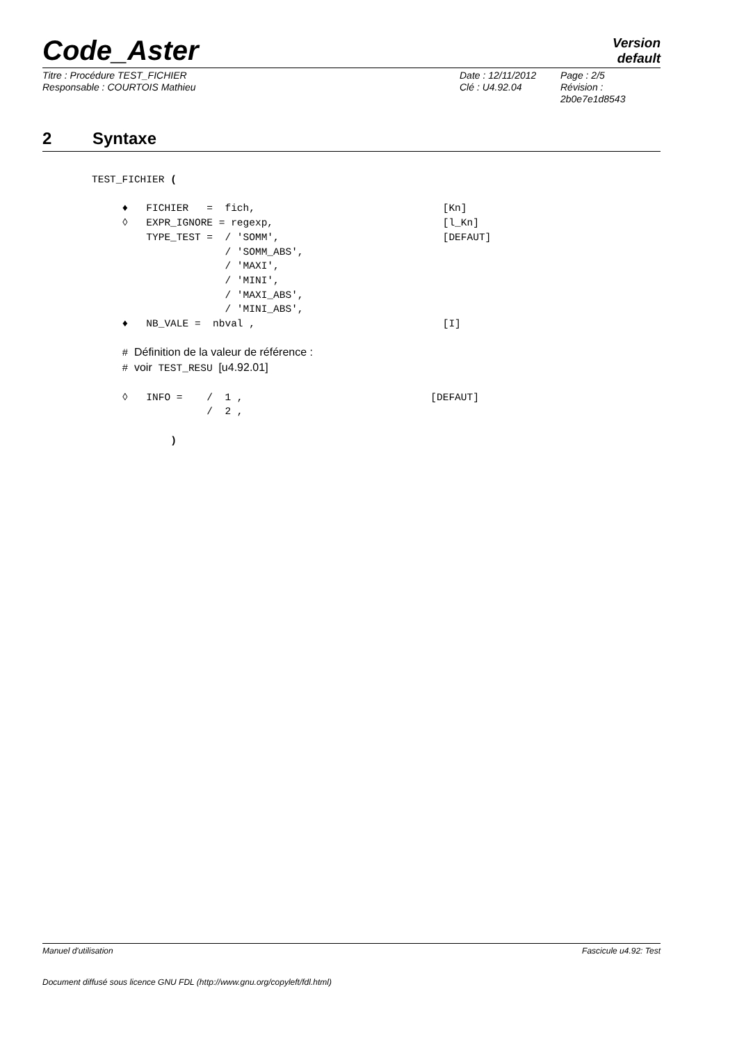Code_Aster
Version
default
Titre : Procédure TEST_FICHIER
Date : 12/11/2012
Page : 2/5
Responsable : COURTOIS Mathieu
Clé : U4.92.04
Révision :
2b0e7e1d8543
2 Syntaxe
TEST_FICHIER (

     ♦   FICHIER   =  fich,                               [Kn]
     ◊   EXPR_IGNORE = regexp,                            [l_Kn]
         TYPE_TEST =  / 'SOMM',                           [DEFAUT]
                      / 'SOMM_ABS',
                      / 'MAXI',
                      / 'MINI',
                      / 'MAXI_ABS',
                      / 'MINI_ABS',
     ♦   NB_VALE =  nbval ,                               [I]

     # Définition de la valeur de référence :
     # voir TEST_RESU [u4.92.01]

     ◊   INFO =    /  1 ,                               [DEFAUT]
                   /  2 ,

             )
Manuel d'utilisation Fascicule u4.92: Test
Document diffusé sous licence GNU FDL (http://www.gnu.org/copyleft/fdl.html)